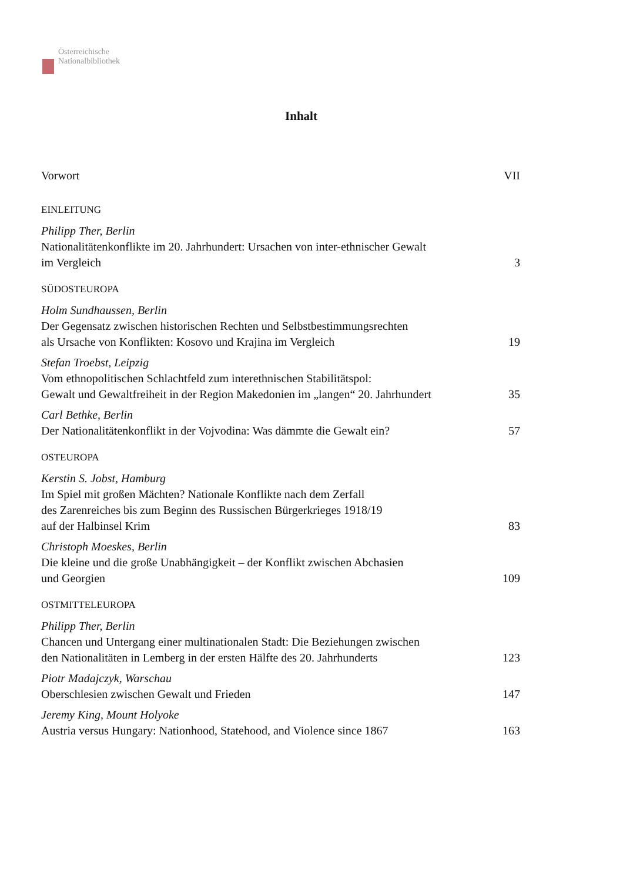Österreichische
Nationalbibliothek
Inhalt
Vorwort VII
EINLEITUNG
Philipp Ther, Berlin
Nationalitätenkonflikte im 20. Jahrhundert: Ursachen von inter-ethnischer Gewalt
im Vergleich 3
SÜDOSTEUROPA
Holm Sundhaussen, Berlin
Der Gegensatz zwischen historischen Rechten und Selbstbestimmungsrechten
als Ursache von Konflikten: Kosovo und Krajina im Vergleich 19
Stefan Troebst, Leipzig
Vom ethnopolitischen Schlachtfeld zum interethnischen Stabilitätspol:
Gewalt und Gewaltfreiheit in der Region Makedonien im „langen“ 20. Jahrhundert 35
Carl Bethke, Berlin
Der Nationalitätenkonflikt in der Vojvodina: Was dämmte die Gewalt ein? 57
OSTEUROPA
Kerstin S. Jobst, Hamburg
Im Spiel mit großen Mächten? Nationale Konflikte nach dem Zerfall
des Zarenreiches bis zum Beginn des Russischen Bürgerkrieges 1918/19
auf der Halbinsel Krim 83
Christoph Moeskes, Berlin
Die kleine und die große Unabhängigkeit – der Konflikt zwischen Abchasien
und Georgien 109
OSTMITTELEUROPA
Philipp Ther, Berlin
Chancen und Untergang einer multinationalen Stadt: Die Beziehungen zwischen
den Nationalitäten in Lemberg in der ersten Hälfte des 20. Jahrhunderts 123
Piotr Madajczyk, Warschau
Oberschlesien zwischen Gewalt und Frieden 147
Jeremy King, Mount Holyoke
Austria versus Hungary: Nationhood, Statehood, and Violence since 1867 163